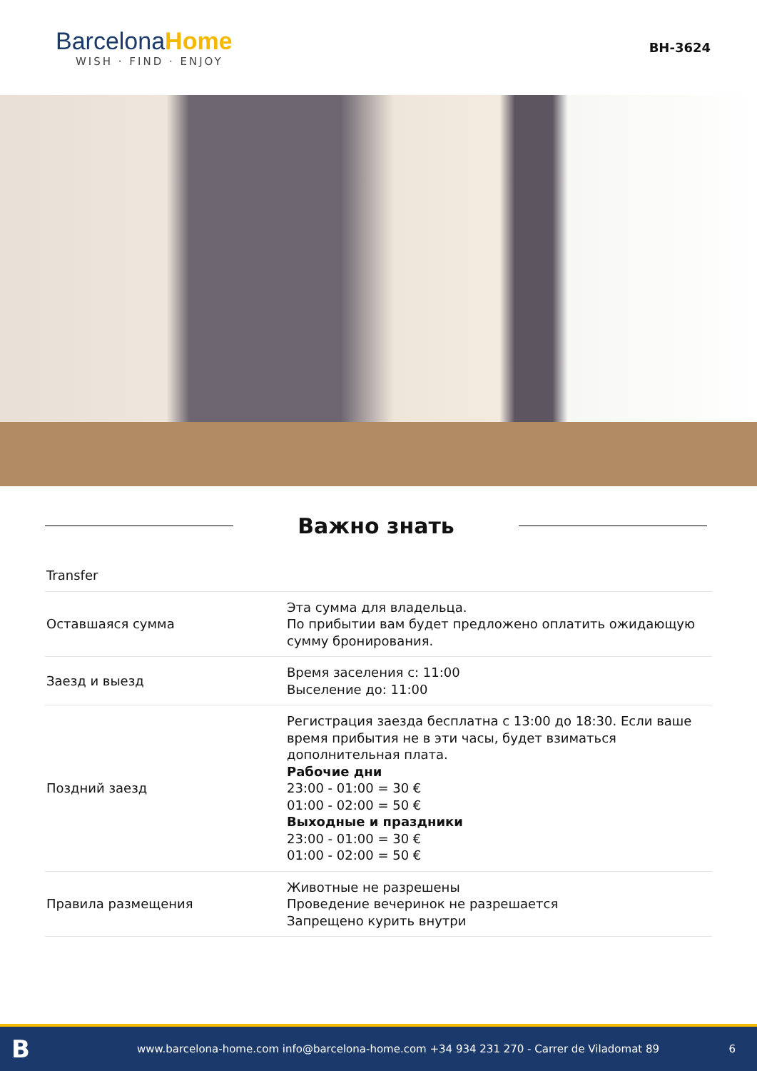BarcelonaHome
WISH · FIND · ENJOY
BH-3624
Важно знать
| Transfer | |
| Оставшаяся сумма | Эта сумма для владельца. По прибытии вам будет предложено оплатить ожидающую сумму бронирования. |
| Заезд и выезд | Время заселения с: 11:00 Выселение до: 11:00 |
| Поздний заезд | Регистрация заезда бесплатна с 13:00 до 18:30. Если ваше время прибытия не в эти часы, будет взиматься дополнительная плата. Рабочие дни 23:00 - 01:00 = 30 € 01:00 - 02:00 = 50 € Выходные и праздники 23:00 - 01:00 = 30 € 01:00 - 02:00 = 50 € |
| Правила размещения | Животные не разрешены Проведение вечеринок не разрешается Запрещено курить внутри |
B
www.barcelona-home.com info@barcelona-home.com +34 934 231 270 - Carrer de Viladomat 89
6